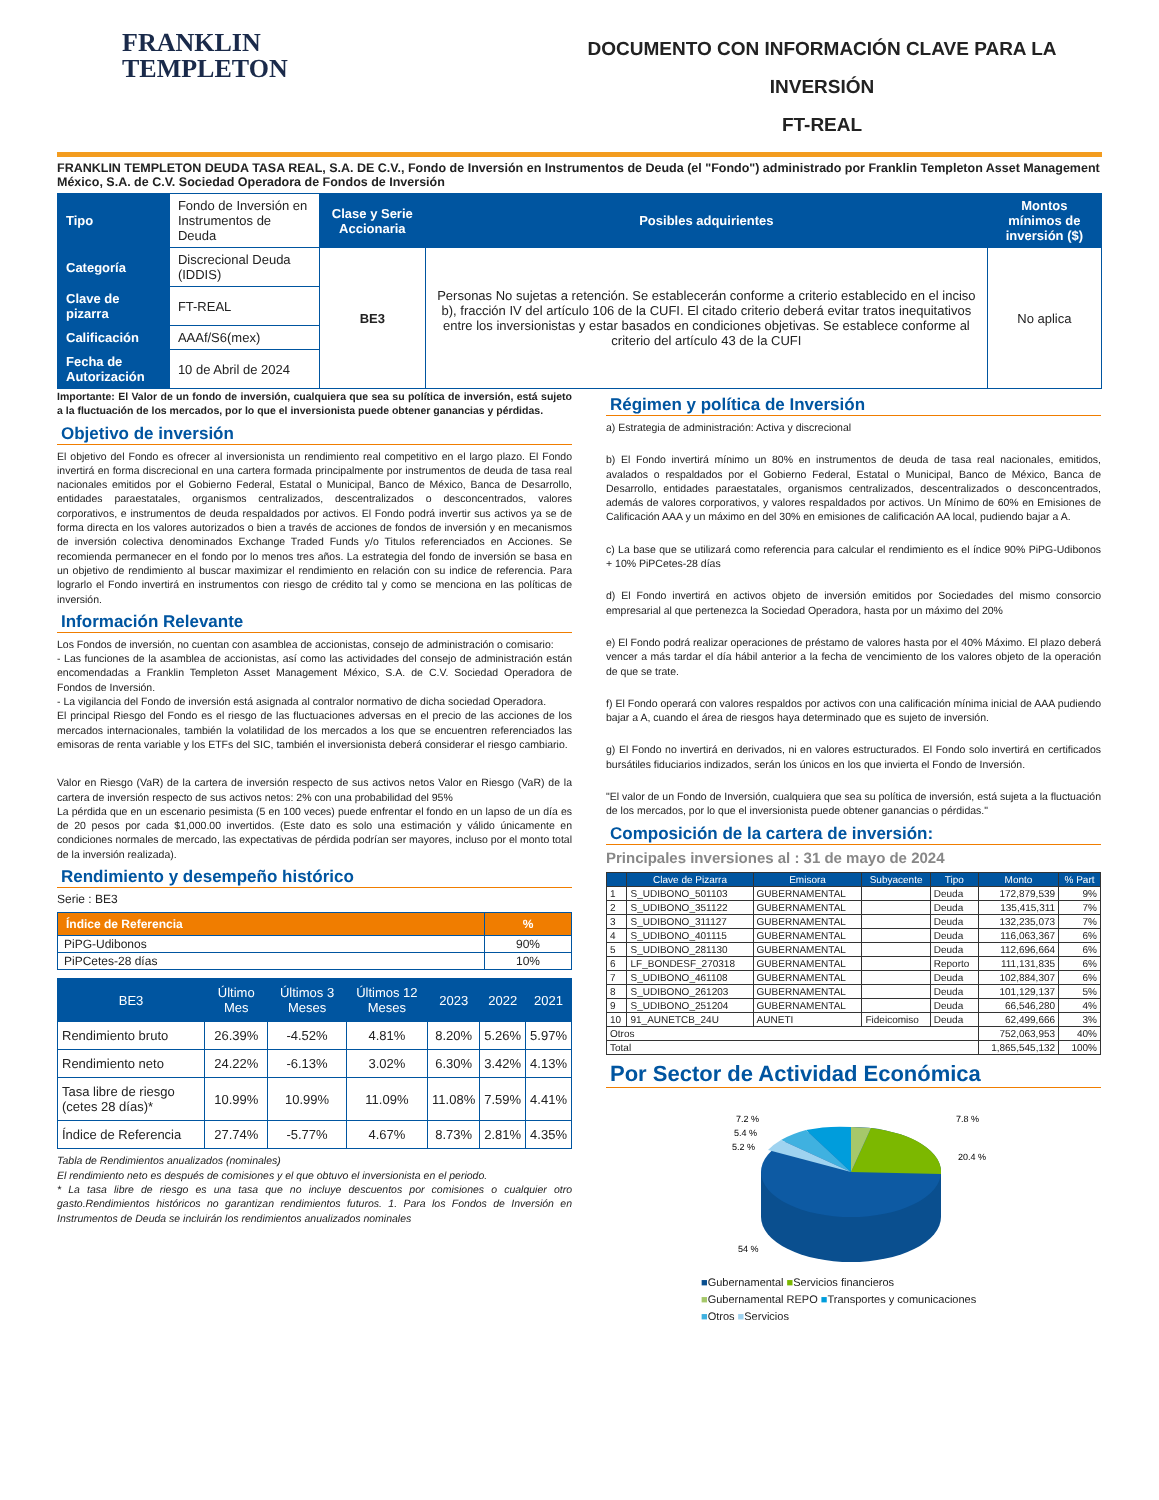FRANKLIN
TEMPLETON
DOCUMENTO CON INFORMACIÓN CLAVE PARA LA INVERSIÓN
FT-REAL
FRANKLIN TEMPLETON DEUDA TASA REAL, S.A. DE C.V., Fondo de Inversión en Instrumentos de Deuda (el "Fondo") administrado por Franklin Templeton Asset Management México, S.A. de C.V. Sociedad Operadora de Fondos de Inversión
| Tipo | Fondo de Inversión en Instrumentos de Deuda | Clase y Serie Accionaria | Posibles adquirientes | Montos mínimos de inversión ($) |
| Categoría | Discrecional Deuda (IDDIS) | BE3 | Personas No sujetas a retención. Se establecerán conforme a criterio establecido en el inciso b), fracción IV del artículo 106 de la CUFI. El citado criterio deberá evitar tratos inequitativos entre los inversionistas y estar basados en condiciones objetivas. Se establece conforme al criterio del artículo 43 de la CUFI | No aplica |
| Clave de pizarra | FT-REAL | | | |
| Calificación | AAAf/S6(mex) | | | |
| Fecha de Autorización | 10 de Abril de 2024 | | | |
Importante: El Valor de un fondo de inversión, cualquiera que sea su política de inversión, está sujeto a la fluctuación de los mercados, por lo que el inversionista puede obtener ganancias y pérdidas.
Objetivo de inversión
El objetivo del Fondo es ofrecer al inversionista un rendimiento real competitivo en el largo plazo. El Fondo invertirá en forma discrecional en una cartera formada principalmente por instrumentos de deuda de tasa real nacionales emitidos por el Gobierno Federal, Estatal o Municipal, Banco de México, Banca de Desarrollo, entidades paraestatales, organismos centralizados, descentralizados o desconcentrados, valores corporativos, e instrumentos de deuda respaldados por activos. El Fondo podrá invertir sus activos ya se de forma directa en los valores autorizados o bien a través de acciones de fondos de inversión y en mecanismos de inversión colectiva denominados Exchange Traded Funds y/o Titulos referenciados en Acciones. Se recomienda permanecer en el fondo por lo menos tres años. La estrategia del fondo de inversión se basa en un objetivo de rendimiento al buscar maximizar el rendimiento en relación con su indice de referencia. Para lograrlo el Fondo invertirá en instrumentos con riesgo de crédito tal y como se menciona en las políticas de inversión.
Información Relevante
Los Fondos de inversión, no cuentan con asamblea de accionistas, consejo de administración o comisario:
- Las funciones de la asamblea de accionistas, así como las actividades del consejo de administración están encomendadas a Franklin Templeton Asset Management México, S.A. de C.V. Sociedad Operadora de Fondos de Inversión.
- La vigilancia del Fondo de inversión está asignada al contralor normativo de dicha sociedad Operadora.
El principal Riesgo del Fondo es el riesgo de las fluctuaciones adversas en el precio de las acciones de los mercados internacionales, también la volatilidad de los mercados a los que se encuentren referenciados las emisoras de renta variable y los ETFs del SIC, también el inversionista deberá considerar el riesgo cambiario.
Valor en Riesgo (VaR) de la cartera de inversión respecto de sus activos netos Valor en Riesgo (VaR) de la cartera de inversión respecto de sus activos netos: 2% con una probabilidad del 95%
La pérdida que en un escenario pesimista (5 en 100 veces) puede enfrentar el fondo en un lapso de un día es de 20 pesos por cada $1,000.00 invertidos. (Este dato es solo una estimación y válido únicamente en condiciones normales de mercado, las expectativas de pérdida podrían ser mayores, incluso por el monto total de la inversión realizada).
Rendimiento y desempeño histórico
Serie : BE3
| Índice de Referencia | % |
| --- | --- |
| PiPG-Udibonos | 90% |
| PiPCetes-28 días | 10% |
| BE3 | Último Mes | Últimos 3 Meses | Últimos 12 Meses | 2023 | 2022 | 2021 |
| --- | --- | --- | --- | --- | --- | --- |
| Rendimiento bruto | 26.39% | -4.52% | 4.81% | 8.20% | 5.26% | 5.97% |
| Rendimiento neto | 24.22% | -6.13% | 3.02% | 6.30% | 3.42% | 4.13% |
| Tasa libre de riesgo (cetes 28 días)* | 10.99% | 10.99% | 11.09% | 11.08% | 7.59% | 4.41% |
| Índice de Referencia | 27.74% | -5.77% | 4.67% | 8.73% | 2.81% | 4.35% |
Tabla de Rendimientos anualizados (nominales)
El rendimiento neto es después de comisiones y el que obtuvo el inversionista en el periodo.
* La tasa libre de riesgo es una tasa que no incluye descuentos por comisiones o cualquier otro gasto.Rendimientos históricos no garantizan rendimientos futuros. 1. Para los Fondos de Inversión en Instrumentos de Deuda se incluirán los rendimientos anualizados nominales
Régimen y política de Inversión
a) Estrategia de administración: Activa y discrecional
b) El Fondo invertirá mínimo un 80% en instrumentos de deuda de tasa real nacionales, emitidos, avalados o respaldados por el Gobierno Federal, Estatal o Municipal, Banco de México, Banca de Desarrollo, entidades paraestatales, organismos centralizados, descentralizados o desconcentrados, además de valores corporativos, y valores respaldados por activos. Un Mínimo de 60% en Emisiones de Calificación AAA y un máximo en del 30% en emisiones de calificación AA local, pudiendo bajar a A.
c) La base que se utilizará como referencia para calcular el rendimiento es el índice 90% PiPG-Udibonos + 10% PiPCetes-28 días
d) El Fondo invertirá en activos objeto de inversión emitidos por Sociedades del mismo consorcio empresarial al que pertenezca la Sociedad Operadora, hasta por un máximo del 20%
e) El Fondo podrá realizar operaciones de préstamo de valores hasta por el 40% Máximo. El plazo deberá vencer a más tardar el día hábil anterior a la fecha de vencimiento de los valores objeto de la operación de que se trate.
f) El Fondo operará con valores respaldos por activos con una calificación mínima inicial de AAA pudiendo bajar a A, cuando el área de riesgos haya determinado que es sujeto de inversión.
g) El Fondo no invertirá en derivados, ni en valores estructurados. El Fondo solo invertirá en certificados bursátiles fiduciarios indizados, serán los únicos en los que invierta el Fondo de Inversión.
"El valor de un Fondo de Inversión, cualquiera que sea su política de inversión, está sujeta a la fluctuación de los mercados, por lo que el inversionista puede obtener ganancias o pérdidas."
Composición de la cartera de inversión:
Principales inversiones al : 31 de mayo de 2024
| | Clave de Pizarra | Emisora | Subyacente | Tipo | Monto | % Part |
| --- | --- | --- | --- | --- | --- | --- |
| 1 | S_UDIBONO_501103 | GUBERNAMENTAL | | Deuda | 172,879,539 | 9% |
| 2 | S_UDIBONO_351122 | GUBERNAMENTAL | | Deuda | 135,415,311 | 7% |
| 3 | S_UDIBONO_311127 | GUBERNAMENTAL | | Deuda | 132,235,073 | 7% |
| 4 | S_UDIBONO_401115 | GUBERNAMENTAL | | Deuda | 116,063,367 | 6% |
| 5 | S_UDIBONO_281130 | GUBERNAMENTAL | | Deuda | 112,696,664 | 6% |
| 6 | LF_BONDESF_270318 | GUBERNAMENTAL | | Reporto | 111,131,835 | 6% |
| 7 | S_UDIBONO_461108 | GUBERNAMENTAL | | Deuda | 102,884,307 | 6% |
| 8 | S_UDIBONO_261203 | GUBERNAMENTAL | | Deuda | 101,129,137 | 5% |
| 9 | S_UDIBONO_251204 | GUBERNAMENTAL | | Deuda | 66,546,280 | 4% |
| 10 | 91_AUNETCB_24U | AUNETI | Fideicomiso | Deuda | 62,499,666 | 3% |
| Otros | | | | | 752,063,953 | 40% |
| Total | | | | | 1,865,545,132 | 100% |
Por Sector de Actividad Económica
7.2 %
5.4 %
5.2 %
7.8 %
20.4 %
54 %
■Gubernamental ■Servicios financieros
■Gubernamental REPO ■Transportes y comunicaciones
■Otros ■Servicios